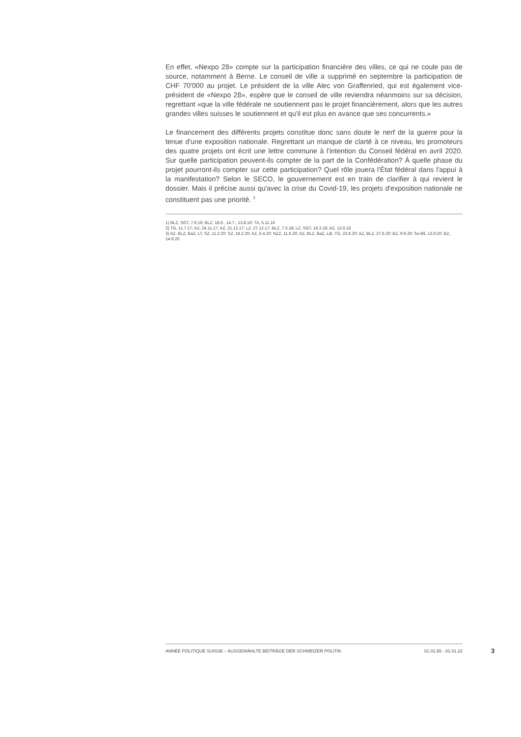En effet, «Nexpo 28» compte sur la participation financière des villes, ce qui ne coule pas de source, notamment à Berne. Le conseil de ville a supprimé en septembre la participation de CHF 70'000 au projet. Le président de la ville Alec von Graffenried, qui est également vice-président de «Nexpo 28», espère que le conseil de ville reviendra néanmoins sur sa décision, regrettant «que la ville fédérale ne soutiennent pas le projet financièrement, alors que les autres grandes villes suisses le soutiennent et qu'il est plus en avance que ses concurrents.»
Le financement des différents projets constitue donc sans doute le nerf de la guerre pour la tenue d'une exposition nationale. Regrettant un manque de clarté à ce niveau, les promoteurs des quatre projets ont écrit une lettre commune à l'intention du Conseil fédéral en avril 2020. Sur quelle participation peuvent-ils compter de la part de la Confédération? À quelle phase du projet pourront-ils compter sur cette participation? Quel rôle jouera l'État fédéral dans l'appui à la manifestation? Selon le SECO, le gouvernement est en train de clarifier à qui revient le dossier. Mais il précise aussi qu'avec la crise du Covid-19, les projets d'exposition nationale ne constituent pas une priorité. <sup>3</sup>
1) BLZ, SGT, 7.6.16; BLZ, 18.6., 14.7., 13.8.16; TA, 5.11.16
2) TG, 11.7.17; AZ, 24.11.17; AZ, 21.12.17; LZ, 27.12.17; BLZ, 7.3.18; LZ, SGT, 16.3.18; AZ, 12.6.18
3) AZ, BLZ, BaZ, LT, SZ, 11.2.20; SZ, 18.2.20; AZ, 6.4.20; NZZ, 11.6.20; AZ, BLZ, BaZ, Lib, TG, 23.6.20; AZ, BLZ, 27.6.20; BZ, 9.9.20; So-Bli, 13.9.20; BZ, 14.9.20
ANNÉE POLITIQUE SUISSE – AUSGEWÄHLTE BEITRÄGE DER SCHWEIZER POLITIK 01.01.65 - 01.01.22
3